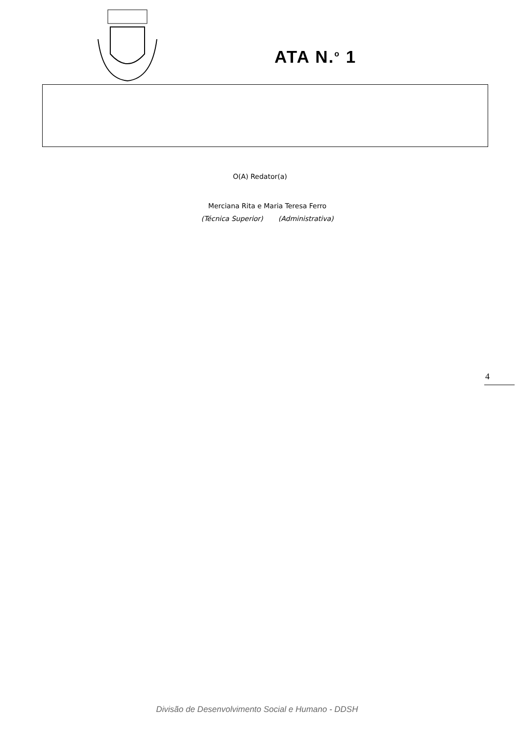ATA N.<sup>o</sup> 1
O(A) Redator(a)
Merciana Rita e Maria Teresa Ferro
(Técnica Superior) (Administrativa)
4
Divisão de Desenvolvimento Social e Humano - DDSH